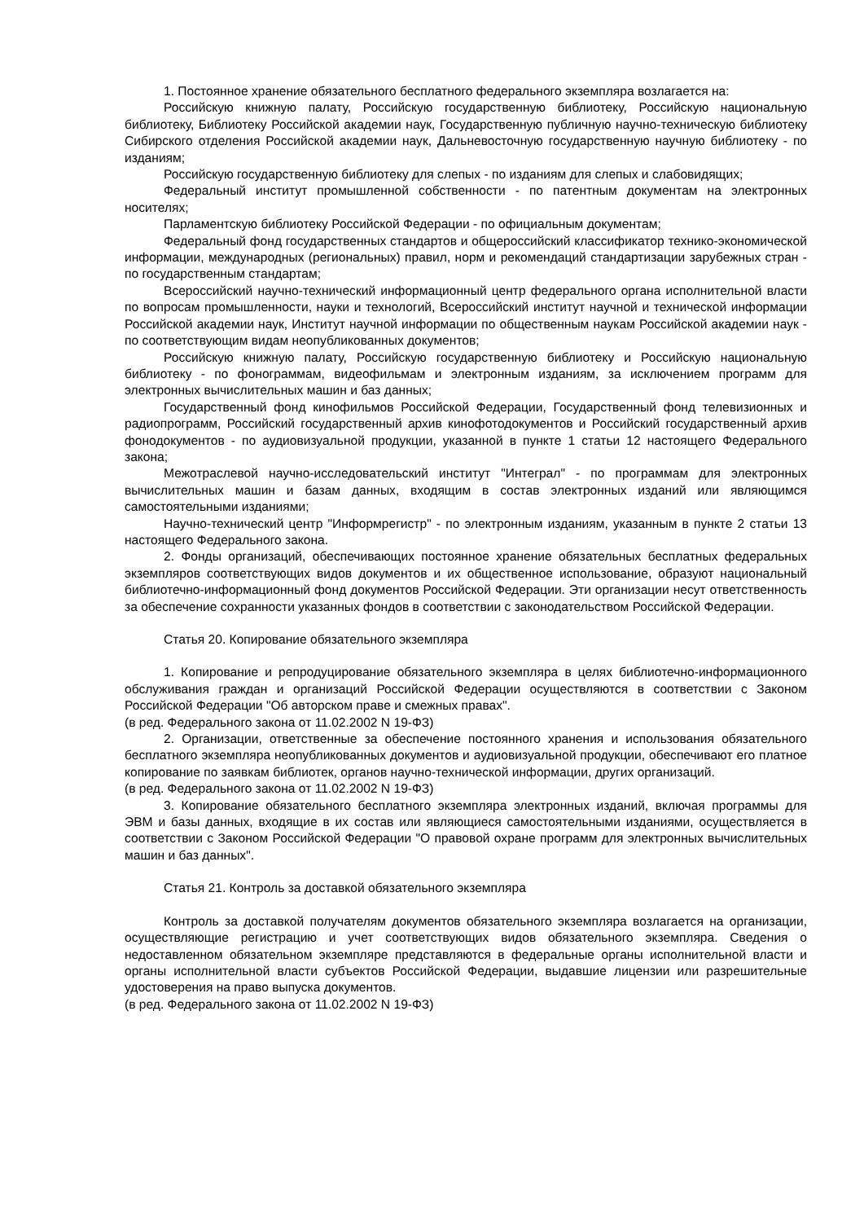1. Постоянное хранение обязательного бесплатного федерального экземпляра возлагается на:
Российскую книжную палату, Российскую государственную библиотеку, Российскую национальную библиотеку, Библиотеку Российской академии наук, Государственную публичную научно-техническую библиотеку Сибирского отделения Российской академии наук, Дальневосточную государственную научную библиотеку - по изданиям;
Российскую государственную библиотеку для слепых - по изданиям для слепых и слабовидящих;
Федеральный институт промышленной собственности - по патентным документам на электронных носителях;
Парламентскую библиотеку Российской Федерации - по официальным документам;
Федеральный фонд государственных стандартов и общероссийский классификатор технико-экономической информации, международных (региональных) правил, норм и рекомендаций стандартизации зарубежных стран - по государственным стандартам;
Всероссийский научно-технический информационный центр федерального органа исполнительной власти по вопросам промышленности, науки и технологий, Всероссийский институт научной и технической информации Российской академии наук, Институт научной информации по общественным наукам Российской академии наук - по соответствующим видам неопубликованных документов;
Российскую книжную палату, Российскую государственную библиотеку и Российскую национальную библиотеку - по фонограммам, видеофильмам и электронным изданиям, за исключением программ для электронных вычислительных машин и баз данных;
Государственный фонд кинофильмов Российской Федерации, Государственный фонд телевизионных и радиопрограмм, Российский государственный архив кинофотодокументов и Российский государственный архив фонодокументов - по аудиовизуальной продукции, указанной в пункте 1 статьи 12 настоящего Федерального закона;
Межотраслевой научно-исследовательский институт "Интеграл" - по программам для электронных вычислительных машин и базам данных, входящим в состав электронных изданий или являющимся самостоятельными изданиями;
Научно-технический центр "Информрегистр" - по электронным изданиям, указанным в пункте 2 статьи 13 настоящего Федерального закона.
2. Фонды организаций, обеспечивающих постоянное хранение обязательных бесплатных федеральных экземпляров соответствующих видов документов и их общественное использование, образуют национальный библиотечно-информационный фонд документов Российской Федерации. Эти организации несут ответственность за обеспечение сохранности указанных фондов в соответствии с законодательством Российской Федерации.
Статья 20. Копирование обязательного экземпляра
1. Копирование и репродуцирование обязательного экземпляра в целях библиотечно-информационного обслуживания граждан и организаций Российской Федерации осуществляются в соответствии с Законом Российской Федерации "Об авторском праве и смежных правах".
(в ред. Федерального закона от 11.02.2002 N 19-ФЗ)
2. Организации, ответственные за обеспечение постоянного хранения и использования обязательного бесплатного экземпляра неопубликованных документов и аудиовизуальной продукции, обеспечивают его платное копирование по заявкам библиотек, органов научно-технической информации, других организаций.
(в ред. Федерального закона от 11.02.2002 N 19-ФЗ)
3. Копирование обязательного бесплатного экземпляра электронных изданий, включая программы для ЭВМ и базы данных, входящие в их состав или являющиеся самостоятельными изданиями, осуществляется в соответствии с Законом Российской Федерации "О правовой охране программ для электронных вычислительных машин и баз данных".
Статья 21. Контроль за доставкой обязательного экземпляра
Контроль за доставкой получателям документов обязательного экземпляра возлагается на организации, осуществляющие регистрацию и учет соответствующих видов обязательного экземпляра. Сведения о недоставленном обязательном экземпляре представляются в федеральные органы исполнительной власти и органы исполнительной власти субъектов Российской Федерации, выдавшие лицензии или разрешительные удостоверения на право выпуска документов.
(в ред. Федерального закона от 11.02.2002 N 19-ФЗ)